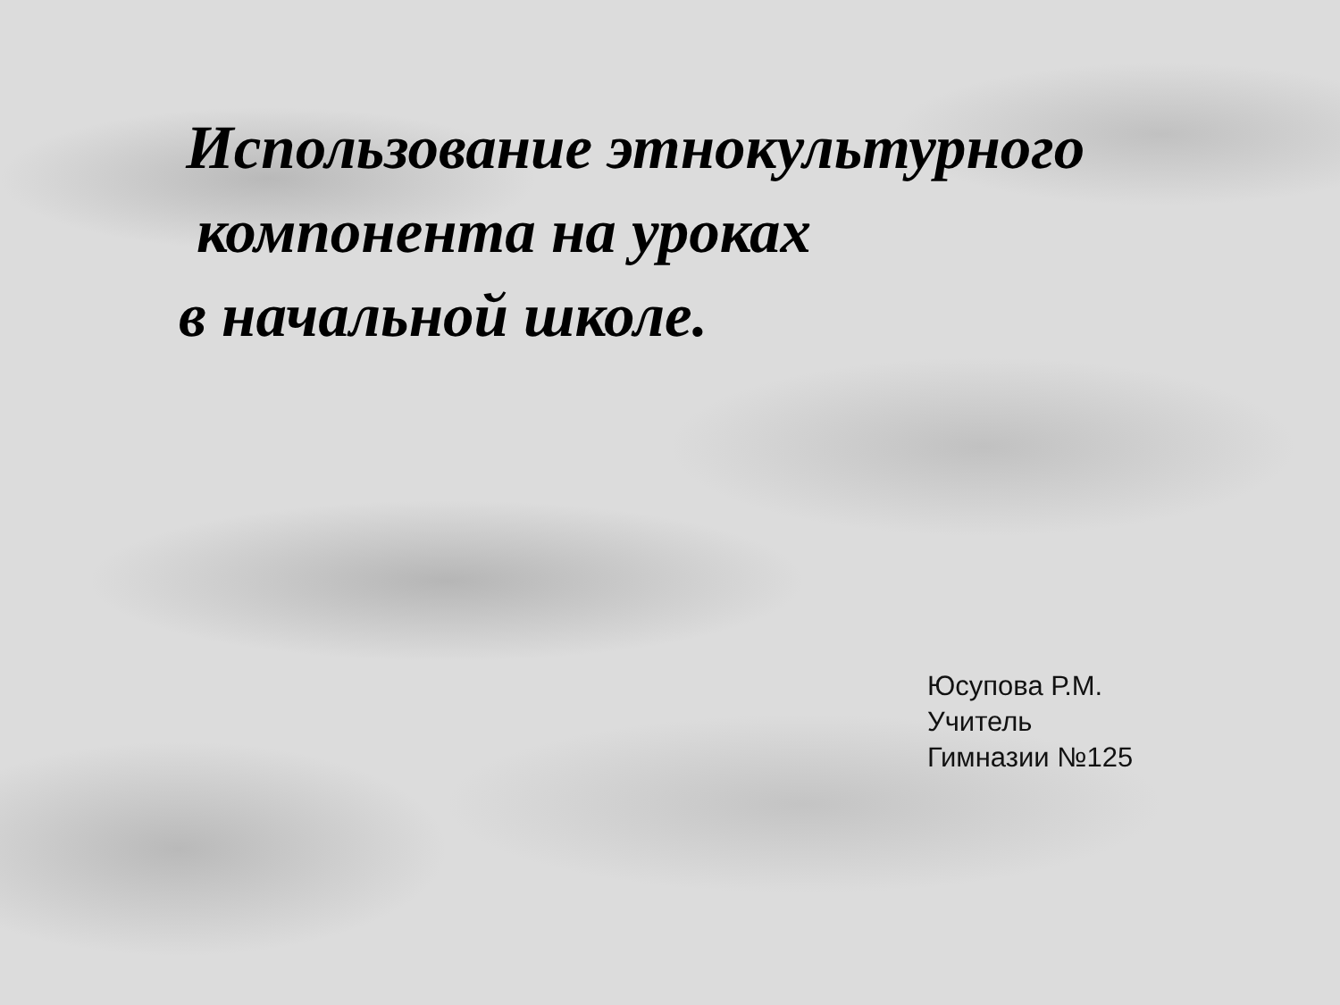Использование этнокультурного
компонента на уроках
в начальной школе.
Юсупова Р.М.
Учитель
Гимназии №125